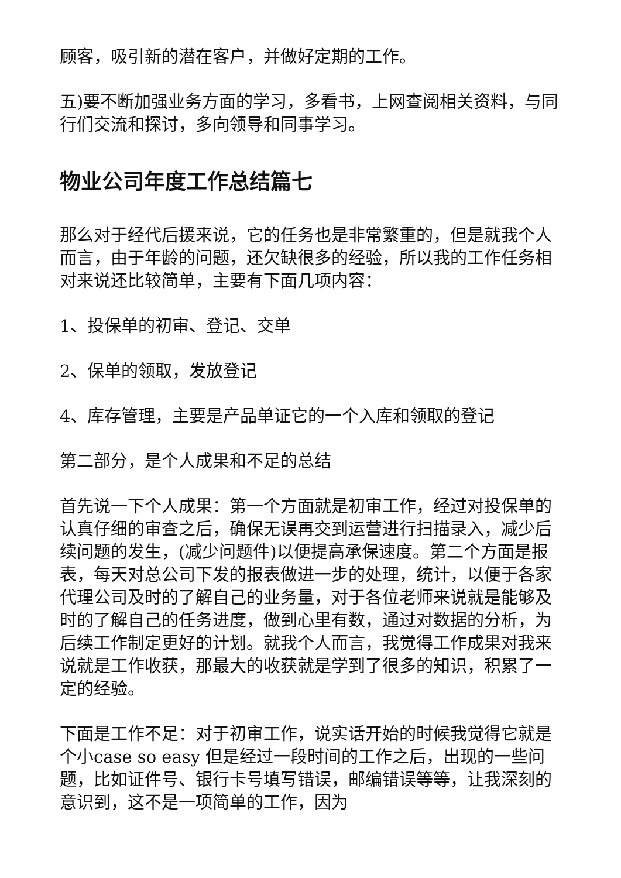顾客，吸引新的潜在客户，并做好定期的工作。
五)要不断加强业务方面的学习，多看书，上网查阅相关资料，与同行们交流和探讨，多向领导和同事学习。
物业公司年度工作总结篇七
那么对于经代后援来说，它的任务也是非常繁重的，但是就我个人而言，由于年龄的问题，还欠缺很多的经验，所以我的工作任务相对来说还比较简单，主要有下面几项内容：
1、投保单的初审、登记、交单
2、保单的领取，发放登记
4、库存管理，主要是产品单证它的一个入库和领取的登记
第二部分，是个人成果和不足的总结
首先说一下个人成果：第一个方面就是初审工作，经过对投保单的认真仔细的审查之后，确保无误再交到运营进行扫描录入，减少后续问题的发生，(减少问题件)以便提高承保速度。第二个方面是报表，每天对总公司下发的报表做进一步的处理，统计，以便于各家代理公司及时的了解自己的业务量，对于各位老师来说就是能够及时的了解自己的任务进度，做到心里有数，通过对数据的分析，为后续工作制定更好的计划。就我个人而言，我觉得工作成果对我来说就是工作收获，那最大的收获就是学到了很多的知识，积累了一定的经验。
下面是工作不足：对于初审工作，说实话开始的时候我觉得它就是个小case so easy 但是经过一段时间的工作之后，出现的一些问题，比如证件号、银行卡号填写错误，邮编错误等等，让我深刻的意识到，这不是一项简单的工作，因为